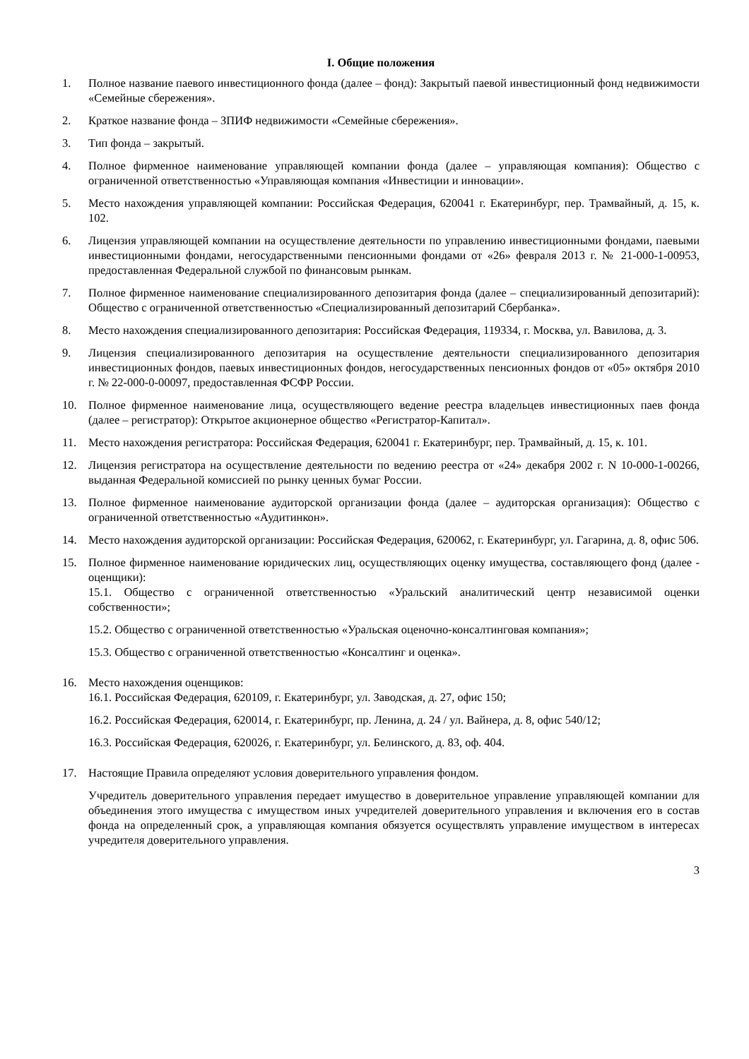I. Общие положения
1. Полное название паевого инвестиционного фонда (далее – фонд): Закрытый паевой инвестиционный фонд недвижимости «Семейные сбережения».
2. Краткое название фонда – ЗПИФ недвижимости «Семейные сбережения».
3. Тип фонда – закрытый.
4. Полное фирменное наименование управляющей компании фонда (далее – управляющая компания): Общество с ограниченной ответственностью «Управляющая компания «Инвестиции и инновации».
5. Место нахождения управляющей компании: Российская Федерация, 620041 г. Екатеринбург, пер. Трамвайный, д. 15, к. 102.
6. Лицензия управляющей компании на осуществление деятельности по управлению инвестиционными фондами, паевыми инвестиционными фондами, негосударственными пенсионными фондами от «26» февраля 2013 г. № 21-000-1-00953, предоставленная Федеральной службой по финансовым рынкам.
7. Полное фирменное наименование специализированного депозитария фонда (далее – специализированный депозитарий): Общество с ограниченной ответственностью «Специализированный депозитарий Сбербанка».
8. Место нахождения специализированного депозитария: Российская Федерация, 119334, г. Москва, ул. Вавилова, д. 3.
9. Лицензия специализированного депозитария на осуществление деятельности специализированного депозитария инвестиционных фондов, паевых инвестиционных фондов, негосударственных пенсионных фондов от «05» октября 2010 г. № 22-000-0-00097, предоставленная ФСФР России.
10. Полное фирменное наименование лица, осуществляющего ведение реестра владельцев инвестиционных паев фонда (далее – регистратор): Открытое акционерное общество «Регистратор-Капитал».
11. Место нахождения регистратора: Российская Федерация, 620041 г. Екатеринбург, пер. Трамвайный, д. 15, к. 101.
12. Лицензия регистратора на осуществление деятельности по ведению реестра от «24» декабря 2002 г. N 10-000-1-00266, выданная Федеральной комиссией по рынку ценных бумаг России.
13. Полное фирменное наименование аудиторской организации фонда (далее – аудиторская организация): Общество с ограниченной ответственностью «Аудитинкон».
14. Место нахождения аудиторской организации: Российская Федерация, 620062, г. Екатеринбург, ул. Гагарина, д. 8, офис 506.
15. Полное фирменное наименование юридических лиц, осуществляющих оценку имущества, составляющего фонд (далее - оценщики):
15.1. Общество с ограниченной ответственностью «Уральский аналитический центр независимой оценки собственности»;
15.2. Общество с ограниченной ответственностью «Уральская оценочно-консалтинговая компания»;
15.3. Общество с ограниченной ответственностью «Консалтинг и оценка».
16. Место нахождения оценщиков:
16.1. Российская Федерация, 620109, г. Екатеринбург, ул. Заводская, д. 27, офис 150;
16.2. Российская Федерация, 620014, г. Екатеринбург, пр. Ленина, д. 24 / ул. Вайнера, д. 8, офис 540/12;
16.3. Российская Федерация, 620026, г. Екатеринбург, ул. Белинского, д. 83, оф. 404.
17. Настоящие Правила определяют условия доверительного управления фондом.
Учредитель доверительного управления передает имущество в доверительное управление управляющей компании для объединения этого имущества с имуществом иных учредителей доверительного управления и включения его в состав фонда на определенный срок, а управляющая компания обязуется осуществлять управление имуществом в интересах учредителя доверительного управления.
3